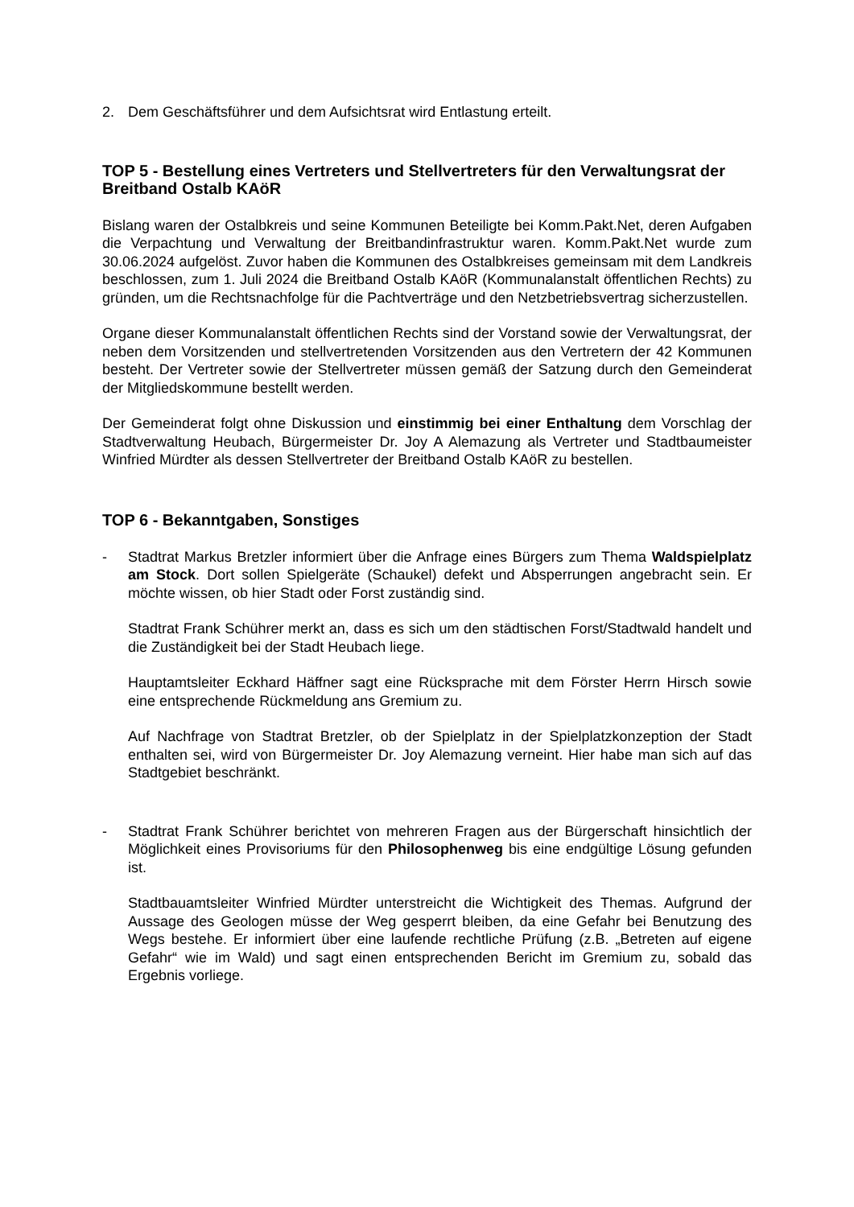2. Dem Geschäftsführer und dem Aufsichtsrat wird Entlastung erteilt.
TOP 5 - Bestellung eines Vertreters und Stellvertreters für den Verwaltungsrat der Breitband Ostalb KAöR
Bislang waren der Ostalbkreis und seine Kommunen Beteiligte bei Komm.Pakt.Net, deren Aufgaben die Verpachtung und Verwaltung der Breitbandinfrastruktur waren. Komm.Pakt.Net wurde zum 30.06.2024 aufgelöst. Zuvor haben die Kommunen des Ostalbkreises gemeinsam mit dem Landkreis beschlossen, zum 1. Juli 2024 die Breitband Ostalb KAöR (Kommunalanstalt öffentlichen Rechts) zu gründen, um die Rechtsnachfolge für die Pachtverträge und den Netzbetriebsvertrag sicherzustellen.
Organe dieser Kommunalanstalt öffentlichen Rechts sind der Vorstand sowie der Verwaltungsrat, der neben dem Vorsitzenden und stellvertretenden Vorsitzenden aus den Vertretern der 42 Kommunen besteht. Der Vertreter sowie der Stellvertreter müssen gemäß der Satzung durch den Gemeinderat der Mitgliedskommune bestellt werden.
Der Gemeinderat folgt ohne Diskussion und einstimmig bei einer Enthaltung dem Vorschlag der Stadtverwaltung Heubach, Bürgermeister Dr. Joy A Alemazung als Vertreter und Stadtbaumeister Winfried Mürdter als dessen Stellvertreter der Breitband Ostalb KAöR zu bestellen.
TOP 6 - Bekanntgaben, Sonstiges
- Stadtrat Markus Bretzler informiert über die Anfrage eines Bürgers zum Thema Waldspielplatz am Stock. Dort sollen Spielgeräte (Schaukel) defekt und Absperrungen angebracht sein. Er möchte wissen, ob hier Stadt oder Forst zuständig sind.
Stadtrat Frank Schührer merkt an, dass es sich um den städtischen Forst/Stadtwald handelt und die Zuständigkeit bei der Stadt Heubach liege.
Hauptamtsleiter Eckhard Häffner sagt eine Rücksprache mit dem Förster Herrn Hirsch sowie eine entsprechende Rückmeldung ans Gremium zu.
Auf Nachfrage von Stadtrat Bretzler, ob der Spielplatz in der Spielplatzkonzeption der Stadt enthalten sei, wird von Bürgermeister Dr. Joy Alemazung verneint. Hier habe man sich auf das Stadtgebiet beschränkt.
- Stadtrat Frank Schührer berichtet von mehreren Fragen aus der Bürgerschaft hinsichtlich der Möglichkeit eines Provisoriums für den Philosophenweg bis eine endgültige Lösung gefunden ist.
Stadtbauamtsleiter Winfried Mürdter unterstreicht die Wichtigkeit des Themas. Aufgrund der Aussage des Geologen müsse der Weg gesperrt bleiben, da eine Gefahr bei Benutzung des Wegs bestehe. Er informiert über eine laufende rechtliche Prüfung (z.B. „Betreten auf eigene Gefahr“ wie im Wald) und sagt einen entsprechenden Bericht im Gremium zu, sobald das Ergebnis vorliege.